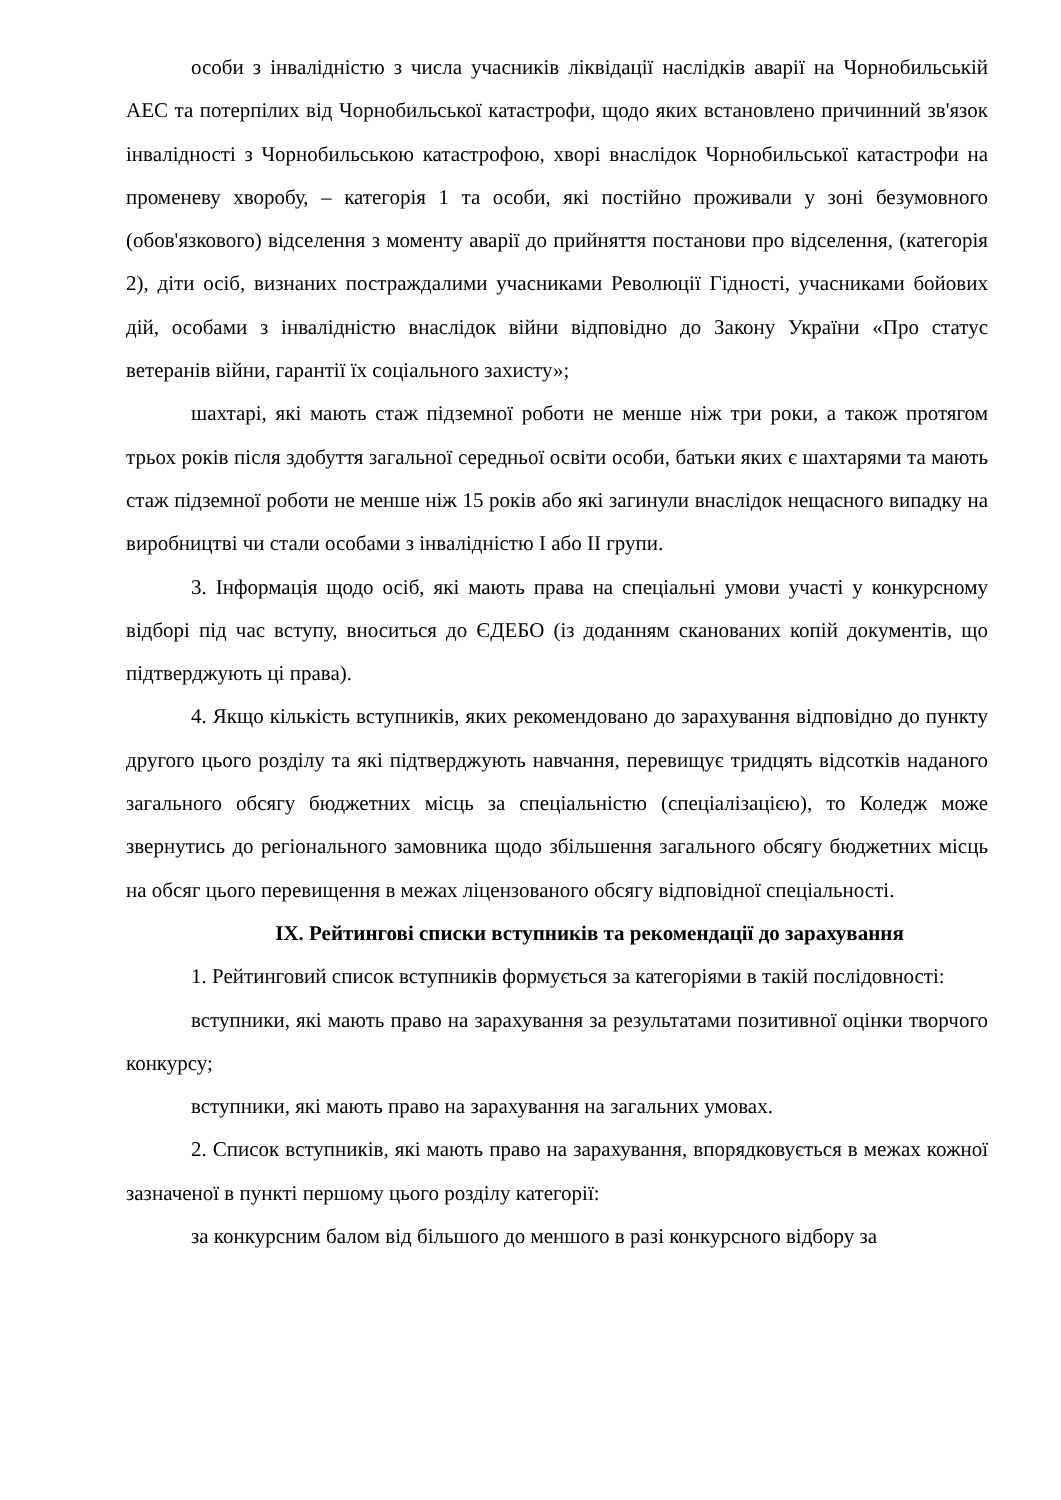особи з інвалідністю з числа учасників ліквідації наслідків аварії на Чорнобильській АЕС та потерпілих від Чорнобильської катастрофи, щодо яких встановлено причинний зв'язок інвалідності з Чорнобильською катастрофою, хворі внаслідок Чорнобильської катастрофи на променеву хворобу, – категорія 1 та особи, які постійно проживали у зоні безумовного (обов'язкового) відселення з моменту аварії до прийняття постанови про відселення, (категорія 2), діти осіб, визнаних постраждалими учасниками Революції Гідності, учасниками бойових дій, особами з інвалідністю внаслідок війни відповідно до Закону України «Про статус ветеранів війни, гарантії їх соціального захисту»;
шахтарі, які мають стаж підземної роботи не менше ніж три роки, а також протягом трьох років після здобуття загальної середньої освіти особи, батьки яких є шахтарями та мають стаж підземної роботи не менше ніж 15 років або які загинули внаслідок нещасного випадку на виробництві чи стали особами з інвалідністю І або ІІ групи.
3. Інформація щодо осіб, які мають права на спеціальні умови участі у конкурсному відборі під час вступу, вноситься до ЄДЕБО (із доданням сканованих копій документів, що підтверджують ці права).
4. Якщо кількість вступників, яких рекомендовано до зарахування відповідно до пункту другого цього розділу та які підтверджують навчання, перевищує тридцять відсотків наданого загального обсягу бюджетних місць за спеціальністю (спеціалізацією), то Коледж може звернутись до регіонального замовника щодо збільшення загального обсягу бюджетних місць на обсяг цього перевищення в межах ліцензованого обсягу відповідної спеціальності.
IX. Рейтингові списки вступників та рекомендації до зарахування
1. Рейтинговий список вступників формується за категоріями в такій послідовності:
вступники, які мають право на зарахування за результатами позитивної оцінки творчого конкурсу;
вступники, які мають право на зарахування на загальних умовах.
2. Список вступників, які мають право на зарахування, впорядковується в межах кожної зазначеної в пункті першому цього розділу категорії:
за конкурсним балом від більшого до меншого в разі конкурсного відбору за